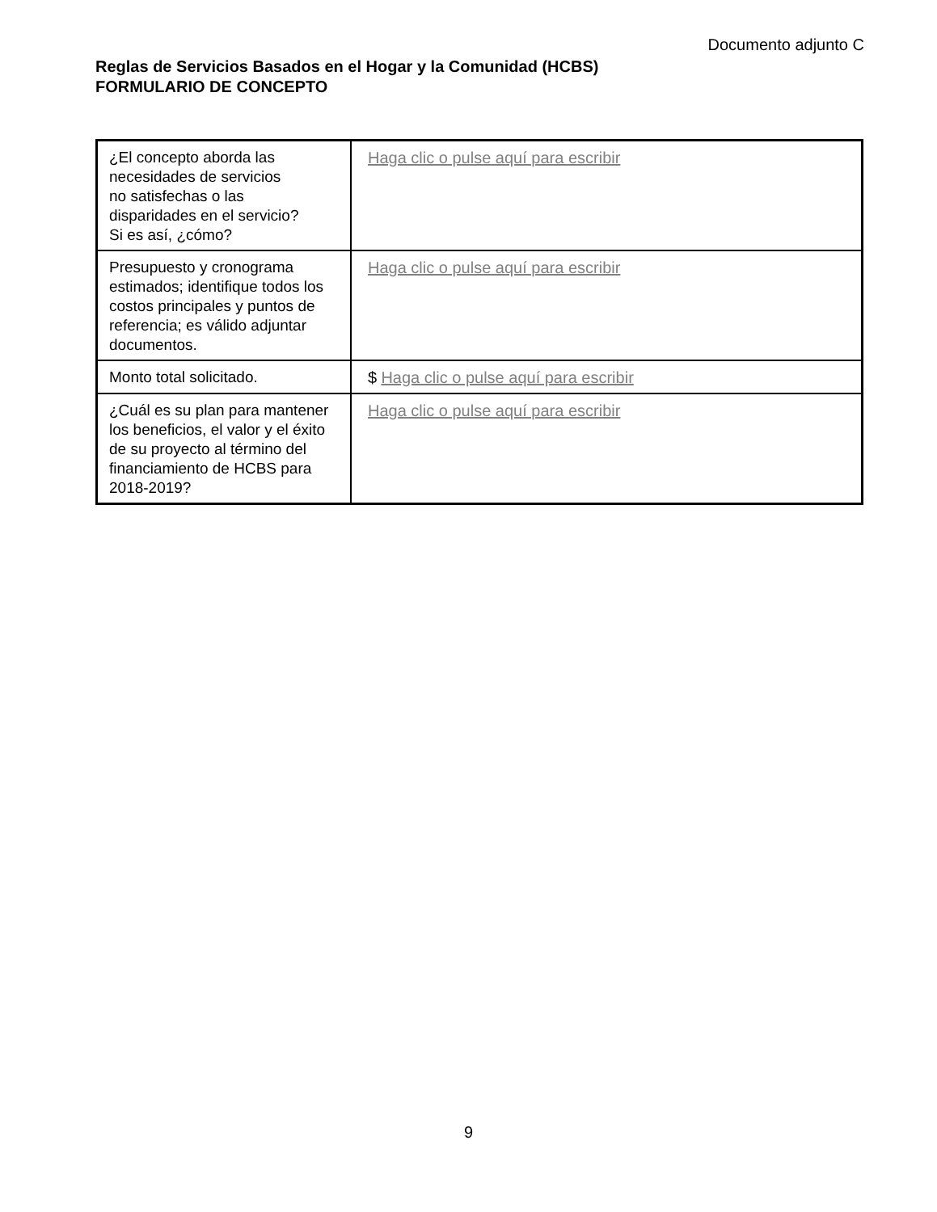Documento adjunto C
Reglas de Servicios Basados en el Hogar y la Comunidad (HCBS)
FORMULARIO DE CONCEPTO
| ¿El concepto aborda las necesidades de servicios no satisfechas o las disparidades en el servicio? Si es así, ¿cómo? | Haga clic o pulse aquí para escribir |
| Presupuesto y cronograma estimados; identifique todos los costos principales y puntos de referencia; es válido adjuntar documentos. | Haga clic o pulse aquí para escribir |
| Monto total solicitado. | $ Haga clic o pulse aquí para escribir |
| ¿Cuál es su plan para mantener los beneficios, el valor y el éxito de su proyecto al término del financiamiento de HCBS para 2018-2019? | Haga clic o pulse aquí para escribir |
9